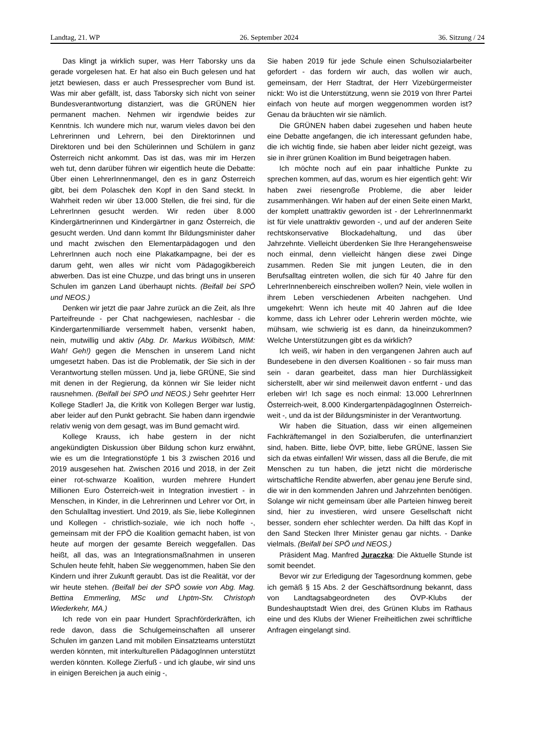Landtag, 21. WP 26. September 2024 36. Sitzung / 24
Das klingt ja wirklich super, was Herr Taborsky uns da gerade vorgelesen hat. Er hat also ein Buch gelesen und hat jetzt bewiesen, dass er auch Pressesprecher vom Bund ist. Was mir aber gefällt, ist, dass Taborsky sich nicht von seiner Bundesverantwortung distanziert, was die GRÜNEN hier permanent machen. Nehmen wir irgendwie beides zur Kenntnis. Ich wundere mich nur, warum vieles davon bei den Lehrerinnen und Lehrern, bei den Direktorinnen und Direktoren und bei den Schülerinnen und Schülern in ganz Österreich nicht ankommt. Das ist das, was mir im Herzen weh tut, denn darüber führen wir eigentlich heute die Debatte: Über einen LehrerInnenmangel, den es in ganz Österreich gibt, bei dem Polaschek den Kopf in den Sand steckt. In Wahrheit reden wir über 13.000 Stellen, die frei sind, für die LehrerInnen gesucht werden. Wir reden über 8.000 Kindergärtnerinnen und Kindergärtner in ganz Österreich, die gesucht werden. Und dann kommt Ihr Bildungsminister daher und macht zwischen den Elementarpädagogen und den LehrerInnen auch noch eine Plakatkampagne, bei der es darum geht, wen alles wir nicht vom Pädagogikbereich abwerben. Das ist eine Chuzpe, und das bringt uns in unseren Schulen im ganzen Land überhaupt nichts. (Beifall bei SPÖ und NEOS.)
Denken wir jetzt die paar Jahre zurück an die Zeit, als Ihre Parteifreunde - per Chat nachgewiesen, nachlesbar - die Kindergartenmilliarde versemmelt haben, versenkt haben, nein, mutwillig und aktiv (Abg. Dr. Markus Wölbitsch, MIM: Wah! Geh!) gegen die Menschen in unserem Land nicht umgesetzt haben. Das ist die Problematik, der Sie sich in der Verantwortung stellen müssen. Und ja, liebe GRÜNE, Sie sind mit denen in der Regierung, da können wir Sie leider nicht rausnehmen. (Beifall bei SPÖ und NEOS.) Sehr geehrter Herr Kollege Stadler! Ja, die Kritik von Kollegen Berger war lustig, aber leider auf den Punkt gebracht. Sie haben dann irgendwie relativ wenig von dem gesagt, was im Bund gemacht wird.
Kollege Krauss, ich habe gestern in der nicht angekündigten Diskussion über Bildung schon kurz erwähnt, wie es um die Integrationstöpfe 1 bis 3 zwischen 2016 und 2019 ausgesehen hat. Zwischen 2016 und 2018, in der Zeit einer rot-schwarze Koalition, wurden mehrere Hundert Millionen Euro Österreich-weit in Integration investiert - in Menschen, in Kinder, in die Lehrerinnen und Lehrer vor Ort, in den Schulalltag investiert. Und 2019, als Sie, liebe Kolleginnen und Kollegen - christlich-soziale, wie ich noch hoffe -, gemeinsam mit der FPÖ die Koalition gemacht haben, ist von heute auf morgen der gesamte Bereich weggefallen. Das heißt, all das, was an Integrationsmaßnahmen in unseren Schulen heute fehlt, haben Sie weggenommen, haben Sie den Kindern und ihrer Zukunft geraubt. Das ist die Realität, vor der wir heute stehen. (Beifall bei der SPÖ sowie von Abg. Mag. Bettina Emmerling, MSc und Lhptm-Stv. Christoph Wiederkehr, MA.)
Ich rede von ein paar Hundert Sprachförderkräften, ich rede davon, dass die Schulgemeinschaften all unserer Schulen im ganzen Land mit mobilen Einsatzteams unterstützt werden könnten, mit interkulturellen PädagogInnen unterstützt werden könnten. Kollege Zierfuß - und ich glaube, wir sind uns in einigen Bereichen ja auch einig -,
Sie haben 2019 für jede Schule einen Schulsozialarbeiter gefordert - das fordern wir auch, das wollen wir auch, gemeinsam, der Herr Stadtrat, der Herr Vizebürgermeister nickt: Wo ist die Unterstützung, wenn sie 2019 von Ihrer Partei einfach von heute auf morgen weggenommen worden ist? Genau da bräuchten wir sie nämlich.
Die GRÜNEN haben dabei zugesehen und haben heute eine Debatte angefangen, die ich interessant gefunden habe, die ich wichtig finde, sie haben aber leider nicht gezeigt, was sie in ihrer grünen Koalition im Bund beigetragen haben.
Ich möchte noch auf ein paar inhaltliche Punkte zu sprechen kommen, auf das, worum es hier eigentlich geht: Wir haben zwei riesengroße Probleme, die aber leider zusammenhängen. Wir haben auf der einen Seite einen Markt, der komplett unattraktiv geworden ist - der LehrerInnenmarkt ist für viele unattraktiv geworden -, und auf der anderen Seite rechtskonservative Blockadehaltung, und das über Jahrzehnte. Vielleicht überdenken Sie Ihre Herangehensweise noch einmal, denn vielleicht hängen diese zwei Dinge zusammen. Reden Sie mit jungen Leuten, die in den Berufsalltag eintreten wollen, die sich für 40 Jahre für den LehrerInnenbereich einschreiben wollen? Nein, viele wollen in ihrem Leben verschiedenen Arbeiten nachgehen. Und umgekehrt: Wenn ich heute mit 40 Jahren auf die Idee komme, dass ich Lehrer oder Lehrerin werden möchte, wie mühsam, wie schwierig ist es dann, da hineinzukommen? Welche Unterstützungen gibt es da wirklich?
Ich weiß, wir haben in den vergangenen Jahren auch auf Bundesebene in den diversen Koalitionen - so fair muss man sein - daran gearbeitet, dass man hier Durchlässigkeit sicherstellt, aber wir sind meilenweit davon entfernt - und das erleben wir! Ich sage es noch einmal: 13.000 LehrerInnen Österreich-weit, 8.000 KindergartenpädagogInnen Österreich-weit -, und da ist der Bildungsminister in der Verantwortung.
Wir haben die Situation, dass wir einen allgemeinen Fachkräftemangel in den Sozialberufen, die unterfinanziert sind, haben. Bitte, liebe ÖVP, bitte, liebe GRÜNE, lassen Sie sich da etwas einfallen! Wir wissen, dass all die Berufe, die mit Menschen zu tun haben, die jetzt nicht die mörderische wirtschaftliche Rendite abwerfen, aber genau jene Berufe sind, die wir in den kommenden Jahren und Jahrzehnten benötigen. Solange wir nicht gemeinsam über alle Parteien hinweg bereit sind, hier zu investieren, wird unsere Gesellschaft nicht besser, sondern eher schlechter werden. Da hilft das Kopf in den Sand Stecken Ihrer Minister genau gar nichts. - Danke vielmals. (Beifall bei SPÖ und NEOS.)
Präsident Mag. Manfred Juraczka: Die Aktuelle Stunde ist somit beendet.
Bevor wir zur Erledigung der Tagesordnung kommen, gebe ich gemäß § 15 Abs. 2 der Geschäftsordnung bekannt, dass von Landtagsabgeordneten des ÖVP-Klubs der Bundeshauptstadt Wien drei, des Grünen Klubs im Rathaus eine und des Klubs der Wiener Freiheitlichen zwei schriftliche Anfragen eingelangt sind.